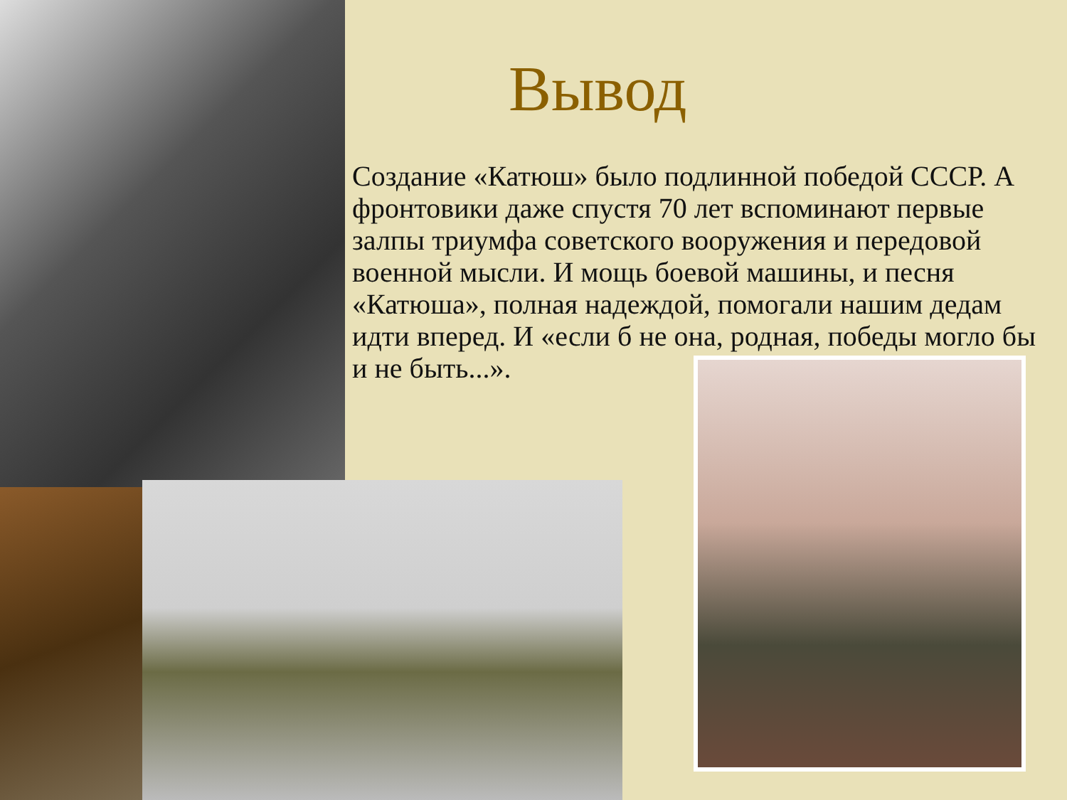Вывод
Создание «Катюш» было подлинной победой СССР. А фронтовики даже спустя 70 лет вспоминают первые залпы триумфа советского вооружения и передовой военной мысли. И мощь боевой машины, и песня «Катюша», полная надеждой, помогали нашим дедам идти вперед. И «если б не она, родная, победы могло бы и не быть...».